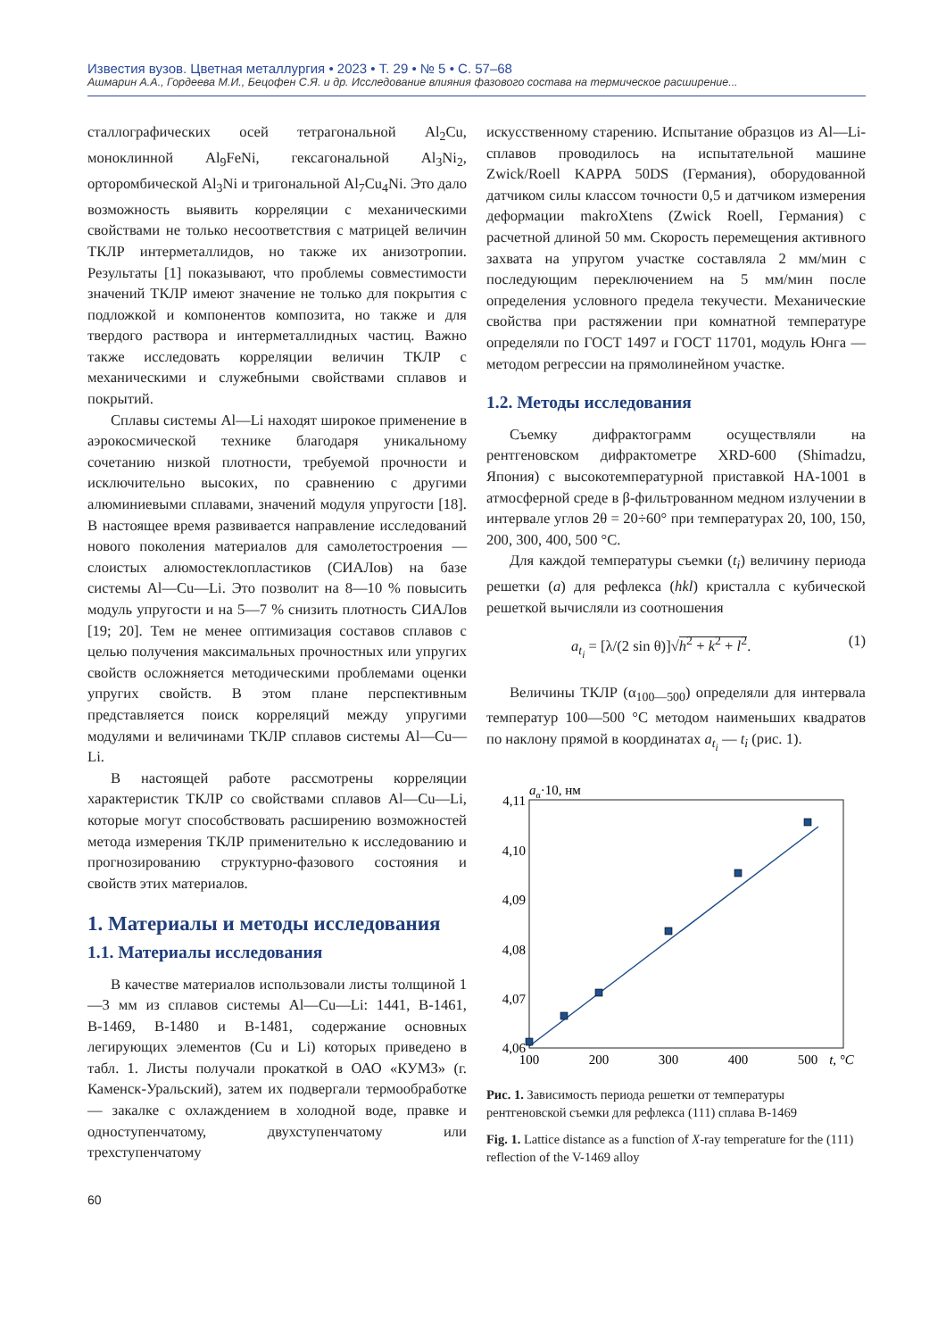Известия вузов. Цветная металлургия • 2023 • Т. 29 • № 5 • С. 57–68
Ашмарин А.А., Гордеева М.И., Бецофен С.Я. и др. Исследование влияния фазового состава на термическое расширение...
сталлографических осей тетрагональной Al<sub>2</sub>Cu, моноклинной Al<sub>9</sub>FeNi, гексагональной Al<sub>3</sub>Ni<sub>2</sub>, орторомбической Al<sub>3</sub>Ni и тригональной Al<sub>7</sub>Cu<sub>4</sub>Ni. Это дало возможность выявить корреляции с механическими свойствами не только несоответствия с матрицей величин ТКЛР интерметаллидов, но также их анизотропии. Результаты [1] показывают, что проблемы совместимости значений ТКЛР имеют значение не только для покрытия с подложкой и компонентов композита, но также и для твердого раствора и интерметаллидных частиц. Важно также исследовать корреляции величин ТКЛР с механическими и служебными свойствами сплавов и покрытий.
Сплавы системы Al—Li находят широкое применение в аэрокосмической технике благодаря уникальному сочетанию низкой плотности, требуемой прочности и исключительно высоких, по сравнению с другими алюминиевыми сплавами, значений модуля упругости [18]. В настоящее время развивается направление исследований нового поколения материалов для самолетостроения — слоистых алюмостеклопластиков (СИАЛов) на базе системы Al—Cu—Li. Это позволит на 8—10 % повысить модуль упругости и на 5—7 % снизить плотность СИАЛов [19; 20]. Тем не менее оптимизация составов сплавов с целью получения максимальных прочностных или упругих свойств осложняется методическими проблемами оценки упругих свойств. В этом плане перспективным представляется поиск корреляций между упругими модулями и величинами ТКЛР сплавов системы Al—Cu—Li.
В настоящей работе рассмотрены корреляции характеристик ТКЛР со свойствами сплавов Al—Cu—Li, которые могут способствовать расширению возможностей метода измерения ТКЛР применительно к исследованию и прогнозированию структурно-фазового состояния и свойств этих материалов.
1. Материалы и методы исследования
1.1. Материалы исследования
В качестве материалов использовали листы толщиной 1—3 мм из сплавов системы Al—Cu—Li: 1441, В-1461, В-1469, В-1480 и В-1481, содержание основных легирующих элементов (Cu и Li) которых приведено в табл. 1. Листы получали прокаткой в ОАО «КУМЗ» (г. Каменск-Уральский), затем их подвергали термообработке — закалке с охлаждением в холодной воде, правке и одноступенчатому, двухступенчатому или трехступенчатому
искусственному старению. Испытание образцов из Al—Li-сплавов проводилось на испытательной машине Zwick/Roell KAPPA 50DS (Германия), оборудованной датчиком силы классом точности 0,5 и датчиком измерения деформации makroXtens (Zwick Roell, Германия) с расчетной длиной 50 мм. Скорость перемещения активного захвата на упругом участке составляла 2 мм/мин с последующим переключением на 5 мм/мин после определения условного предела текучести. Механические свойства при растяжении при комнатной температуре определяли по ГОСТ 1497 и ГОСТ 11701, модуль Юнга — методом регрессии на прямолинейном участке.
1.2. Методы исследования
Съемку дифрактограмм осуществляли на рентгеновском дифрактометре XRD-600 (Shimadzu, Япония) с высокотемпературной приставкой HA-1001 в атмосферной среде в β-фильтрованном медном излучении в интервале углов 2θ = 20÷60° при температурах 20, 100, 150, 200, 300, 400, 500 °С.
Для каждой температуры съемки (t<sub>i</sub>) величину периода решетки (a) для рефлекса (hkl) кристалла с кубической решеткой вычисляли из соотношения
a<sub>t<sub>i</sub></sub> = [λ/(2 sin θ)]√h<sup>2</sup> + k<sup>2</sup> + l<sup>2</sup>. (1)
Величины ТКЛР (α<sub>100—500</sub>) определяли для интервала температур 100—500 °С методом наименьших квадратов по наклону прямой в координатах a<sub>t<sub>i</sub></sub> — t<sub>i</sub> (рис. 1).
aα·10, нм
4,11
4,10
4,09
4,08
4,07
4,06
100
200
300
400
500
t, °C
Рис. 1. Зависимость периода решетки от температуры рентгеновской съемки для рефлекса (111) сплава В-1469
Fig. 1. Lattice distance as a function of X-ray temperature for the (111) reflection of the V-1469 alloy
60